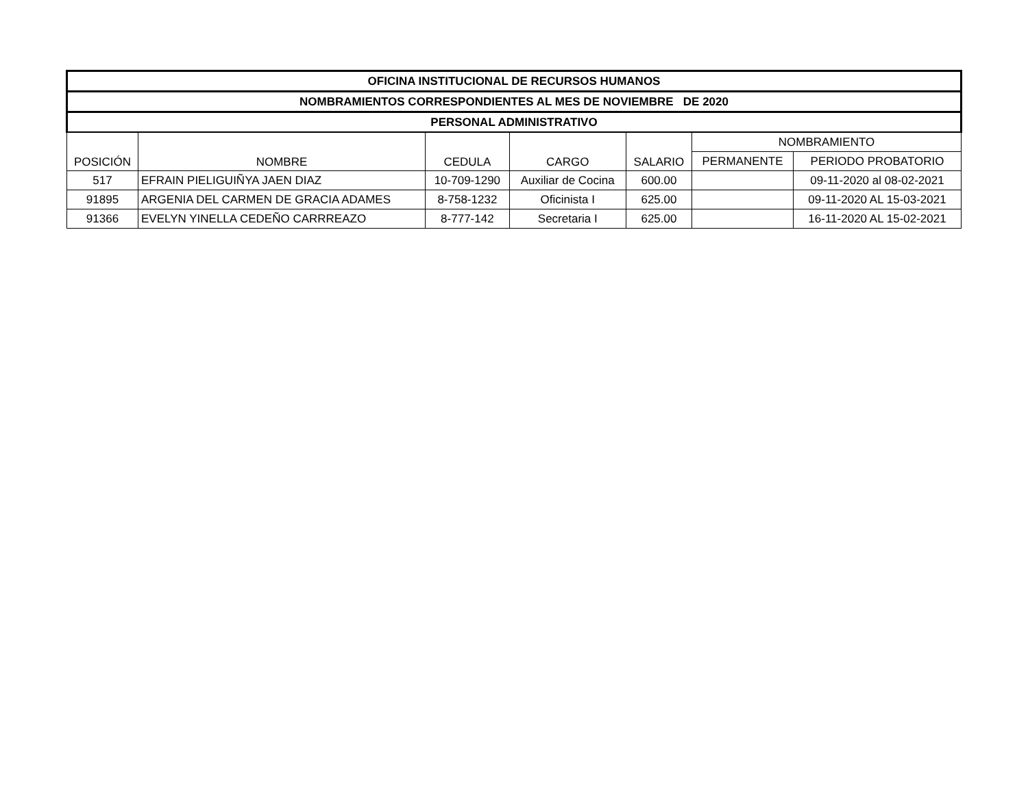| OFICINA INSTITUCIONAL DE RECURSOS HUMANOS | | | | | | |
| --- | --- | --- | --- | --- | --- | --- |
| NOMBRAMIENTOS CORRESPONDIENTES AL MES DE NOVIEMBRE DE 2020 | | | | | | |
| PERSONAL ADMINISTRATIVO | | | | | | |
| POSICIÓN | NOMBRE | CEDULA | CARGO | SALARIO | NOMBRAMIENTO | |
| | | | | | PERMANENTE | PERIODO PROBATORIO |
| 517 | EFRAIN PIELIGUIÑYA JAEN DIAZ | 10-709-1290 | Auxiliar de Cocina | 600.00 | | 09-11-2020 al 08-02-2021 |
| 91895 | ARGENIA DEL CARMEN DE GRACIA ADAMES | 8-758-1232 | Oficinista I | 625.00 | | 09-11-2020 AL 15-03-2021 |
| 91366 | EVELYN YINELLA CEDEÑO CARRREAZO | 8-777-142 | Secretaria I | 625.00 | | 16-11-2020 AL 15-02-2021 |